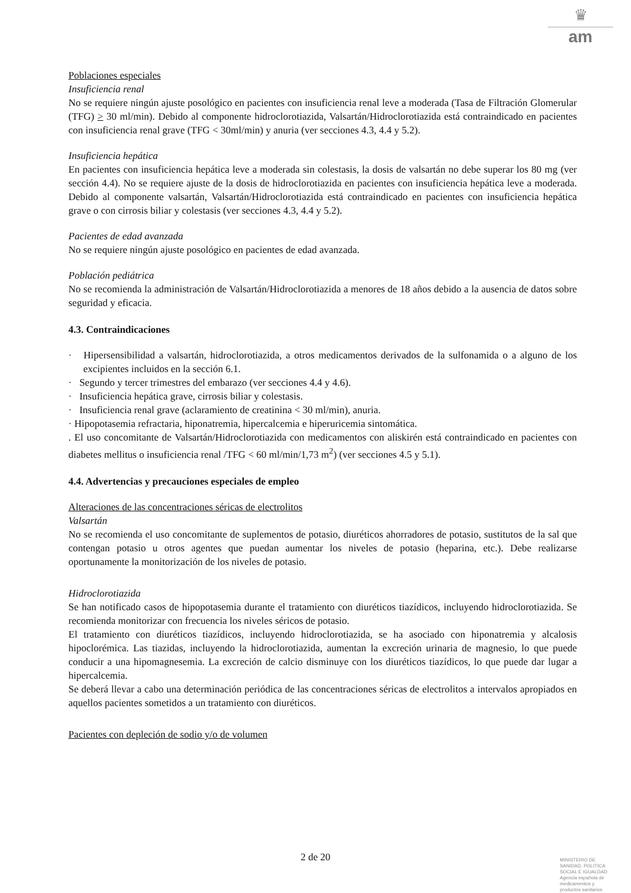♛
am
Poblaciones especiales
Insuficiencia renal
No se requiere ningún ajuste posológico en pacientes con insuficiencia renal leve a moderada (Tasa de Filtración Glomerular (TFG) > 30 ml/min). Debido al componente hidroclorotiazida, Valsartán/Hidroclorotiazida está contraindicado en pacientes con insuficiencia renal grave (TFG < 30ml/min) y anuria (ver secciones 4.3, 4.4 y 5.2).
Insuficiencia hepática
En pacientes con insuficiencia hepática leve a moderada sin colestasis, la dosis de valsartán no debe superar los 80 mg (ver sección 4.4). No se requiere ajuste de la dosis de hidroclorotiazida en pacientes con insuficiencia hepática leve a moderada. Debido al componente valsartán, Valsartán/Hidroclorotiazida está contraindicado en pacientes con insuficiencia hepática grave o con cirrosis biliar y colestasis (ver secciones 4.3, 4.4 y 5.2).
Pacientes de edad avanzada
No se requiere ningún ajuste posológico en pacientes de edad avanzada.
Población pediátrica
No se recomienda la administración de Valsartán/Hidroclorotiazida a menores de 18 años debido a la ausencia de datos sobre seguridad y eficacia.
4.3. Contraindicaciones
· Hipersensibilidad a valsartán, hidroclorotiazida, a otros medicamentos derivados de la sulfonamida o a alguno de los excipientes incluidos en la sección 6.1.
· Segundo y tercer trimestres del embarazo (ver secciones 4.4 y 4.6).
· Insuficiencia hepática grave, cirrosis biliar y colestasis.
· Insuficiencia renal grave (aclaramiento de creatinina < 30 ml/min), anuria.
· Hipopotasemia refractaria, hiponatremia, hipercalcemia e hiperuricemia sintomática.
. El uso concomitante de Valsartán/Hidroclorotiazida con medicamentos con aliskirén está contraindicado en pacientes con diabetes mellitus o insuficiencia renal /TFG < 60 ml/min/1,73 m<sup>2</sup>) (ver secciones 4.5 y 5.1).
4.4. Advertencias y precauciones especiales de empleo
Alteraciones de las concentraciones séricas de electrolitos
Valsartán
No se recomienda el uso concomitante de suplementos de potasio, diuréticos ahorradores de potasio, sustitutos de la sal que contengan potasio u otros agentes que puedan aumentar los niveles de potasio (heparina, etc.). Debe realizarse oportunamente la monitorización de los niveles de potasio.
Hidroclorotiazida
Se han notificado casos de hipopotasemia durante el tratamiento con diuréticos tiazídicos, incluyendo hidroclorotiazida. Se recomienda monitorizar con frecuencia los niveles séricos de potasio.
El tratamiento con diuréticos tiazídicos, incluyendo hidroclorotiazida, se ha asociado con hiponatremia y alcalosis hipoclorémica. Las tiazidas, incluyendo la hidroclorotiazida, aumentan la excreción urinaria de magnesio, lo que puede conducir a una hipomagnesemia. La excreción de calcio disminuye con los diuréticos tiazídicos, lo que puede dar lugar a hipercalcemia.
Se deberá llevar a cabo una determinación periódica de las concentraciones séricas de electrolitos a intervalos apropiados en aquellos pacientes sometidos a un tratamiento con diuréticos.
Pacientes con depleción de sodio y/o de volumen
2 de 20
MINISTERIO DE
SANIDAD, POLITICA
SOCIAL E IGUALDAD
Agencia española de
medicamentos y
productos sanitarios